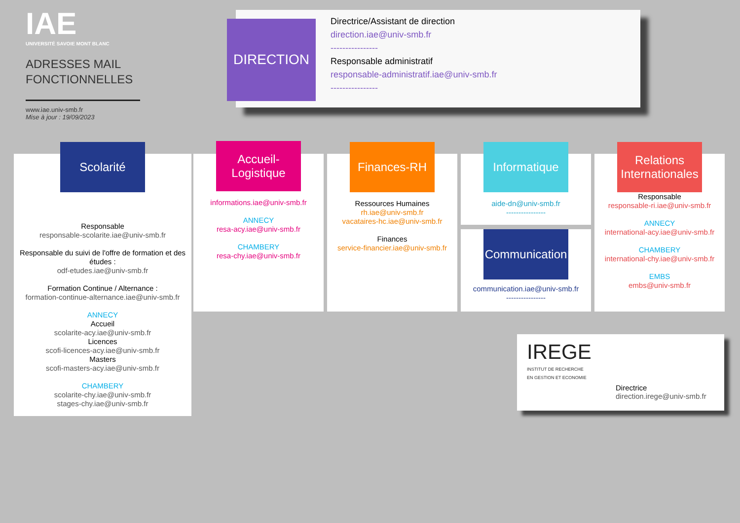IAE
UNIVERSITÉ SAVOIE MONT BLANC
ADRESSES MAIL
FONCTIONNELLES
www.iae.univ-smb.fr
Mise à jour : 19/09/2023
DIRECTION
Directrice/Assistant de direction
direction.iae@univ-smb.fr
----------------
Responsable administratif
responsable-administratif.iae@univ-smb.fr
----------------
Scolarité
Responsable
responsable-scolarite.iae@univ-smb.fr
Responsable du suivi de l'offre de formation et des études :
odf-etudes.iae@univ-smb.fr
Formation Continue / Alternance :
formation-continue-alternance.iae@univ-smb.fr
ANNECY
Accueil
scolarite-acy.iae@univ-smb.fr
Licences
scofi-licences-acy.iae@univ-smb.fr
Masters
scofi-masters-acy.iae@univ-smb.fr
CHAMBERY
scolarite-chy.iae@univ-smb.fr
stages-chy.iae@univ-smb.fr
Accueil-
Logistique
informations.iae@univ-smb.fr
ANNECY
resa-acy.iae@univ-smb.fr
CHAMBERY
resa-chy.iae@univ-smb.fr
Finances-RH
Ressources Humaines
rh.iae@univ-smb.fr
vacataires-hc.iae@univ-smb.fr
Finances
service-financier.iae@univ-smb.fr
Informatique
aide-dn@univ-smb.fr
----------------
Communication
communication.iae@univ-smb.fr
----------------
Relations
Internationales
Responsable
responsable-ri.iae@univ-smb.fr
ANNECY
international-acy.iae@univ-smb.fr
CHAMBERY
international-chy.iae@univ-smb.fr
EMBS
embs@univ-smb.fr
IREGE
INSTITUT DE RECHERCHE
EN GESTION ET ECONOMIE
Directrice
direction.irege@univ-smb.fr